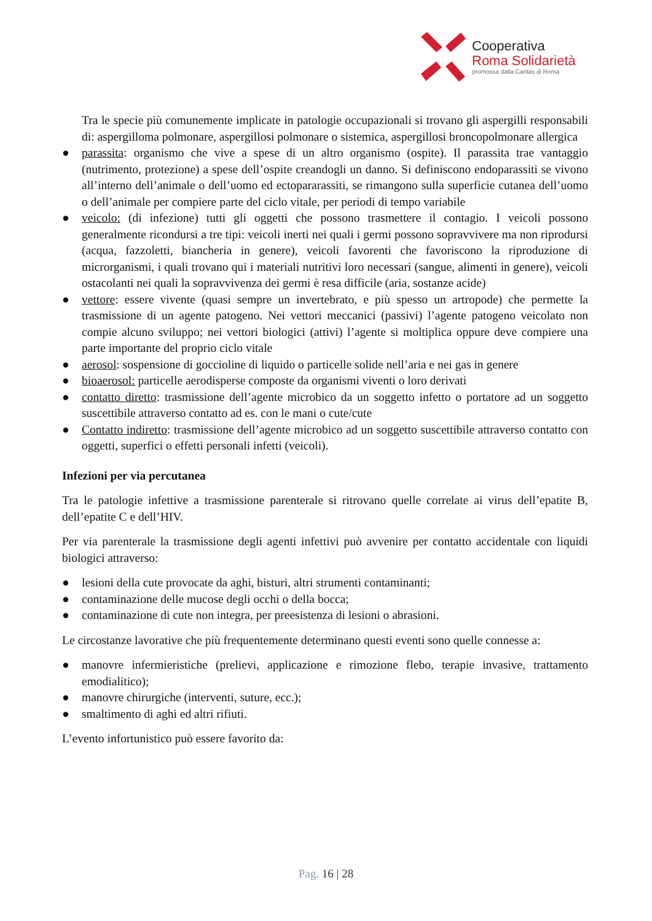Cooperativa
Roma Solidarietà
promossa dalla Caritas di Roma
Tra le specie più comunemente implicate in patologie occupazionali si trovano gli aspergilli responsabili di: aspergilloma polmonare, aspergillosi polmonare o sistemica, aspergillosi broncopolmonare allergica
● parassita: organismo che vive a spese di un altro organismo (ospite). Il parassita trae vantaggio (nutrimento, protezione) a spese dell’ospite creandogli un danno. Si definiscono endoparassiti se vivono all’interno dell’animale o dell’uomo ed ectopararassiti, se rimangono sulla superficie cutanea dell’uomo o dell’animale per compiere parte del ciclo vitale, per periodi di tempo variabile
● veicolo: (di infezione) tutti gli oggetti che possono trasmettere il contagio. I veicoli possono generalmente ricondursi a tre tipi: veicoli inerti nei quali i germi possono sopravvivere ma non riprodursi (acqua, fazzoletti, biancheria in genere), veicoli favorenti che favoriscono la riproduzione di microrganismi, i quali trovano qui i materiali nutritivi loro necessari (sangue, alimenti in genere), veicoli ostacolanti nei quali la sopravvivenza dei germi è resa difficile (aria, sostanze acide)
● vettore: essere vivente (quasi sempre un invertebrato, e più spesso un artropode) che permette la trasmissione di un agente patogeno. Nei vettori meccanici (passivi) l’agente patogeno veicolato non compie alcuno sviluppo; nei vettori biologici (attivi) l’agente si moltiplica oppure deve compiere una parte importante del proprio ciclo vitale
● aerosol: sospensione di goccioline di liquido o particelle solide nell’aria e nei gas in genere
● bioaerosol: particelle aerodisperse composte da organismi viventi o loro derivati
● contatto diretto: trasmissione dell’agente microbico da un soggetto infetto o portatore ad un soggetto suscettibile attraverso contatto ad es. con le mani o cute/cute
● Contatto indiretto: trasmissione dell’agente microbico ad un soggetto suscettibile attraverso contatto con oggetti, superfici o effetti personali infetti (veicoli).
Infezioni per via percutanea
Tra le patologie infettive a trasmissione parenterale si ritrovano quelle correlate ai virus dell’epatite B, dell’epatite C e dell’HIV.
Per via parenterale la trasmissione degli agenti infettivi può avvenire per contatto accidentale con liquidi biologici attraverso:
● lesioni della cute provocate da aghi, bisturi, altri strumenti contaminanti;
● contaminazione delle mucose degli occhi o della bocca;
● contaminazione di cute non integra, per preesistenza di lesioni o abrasioni.
Le circostanze lavorative che più frequentemente determinano questi eventi sono quelle connesse a:
● manovre infermieristiche (prelievi, applicazione e rimozione flebo, terapie invasive, trattamento emodialitico);
● manovre chirurgiche (interventi, suture, ecc.);
● smaltimento di aghi ed altri rifiuti.
L’evento infortunistico può essere favorito da:
Pag. 16 | 28